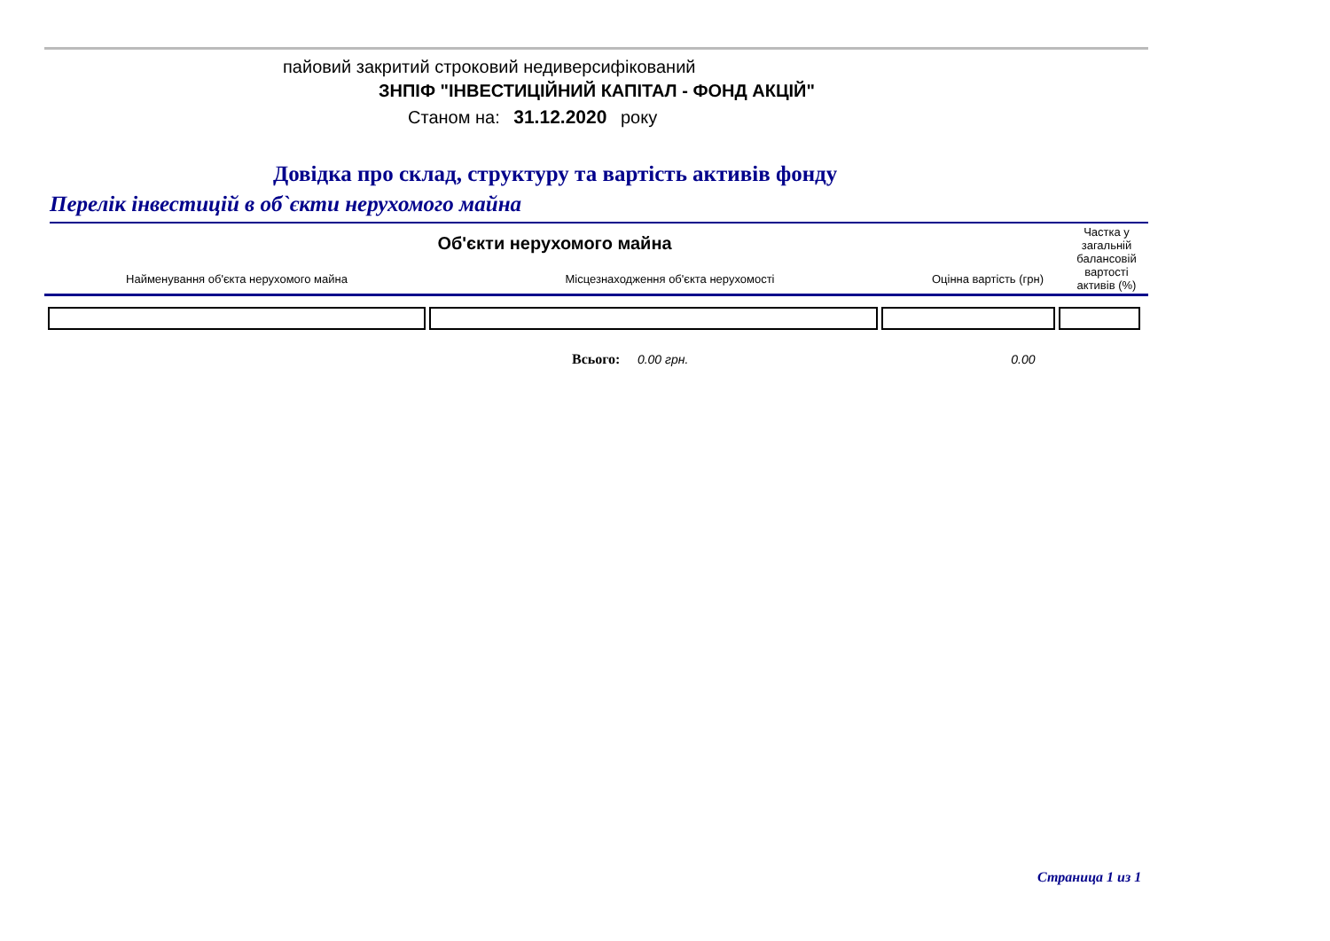пайовий закритий строковий недиверсифікований
ЗНПІФ "ІНВЕСТИЦІЙНИЙ КАПІТАЛ - ФОНД АКЦІЙ"
Станом на: 31.12.2020 року
Довідка про склад, структуру та вартість активів фонду
Перелік інвестицій в об`єкти нерухомого майна
| Об'єкти нерухомого майна | | | Частка у загальній балансовій вартості активів (%) |
| Найменування об'єкта нерухомого майна | Місцезнаходження об'єкта нерухомості | Оцінна вартість (грн) | |
Всього: 0.00 грн. 0.00
Страница 1 из 1